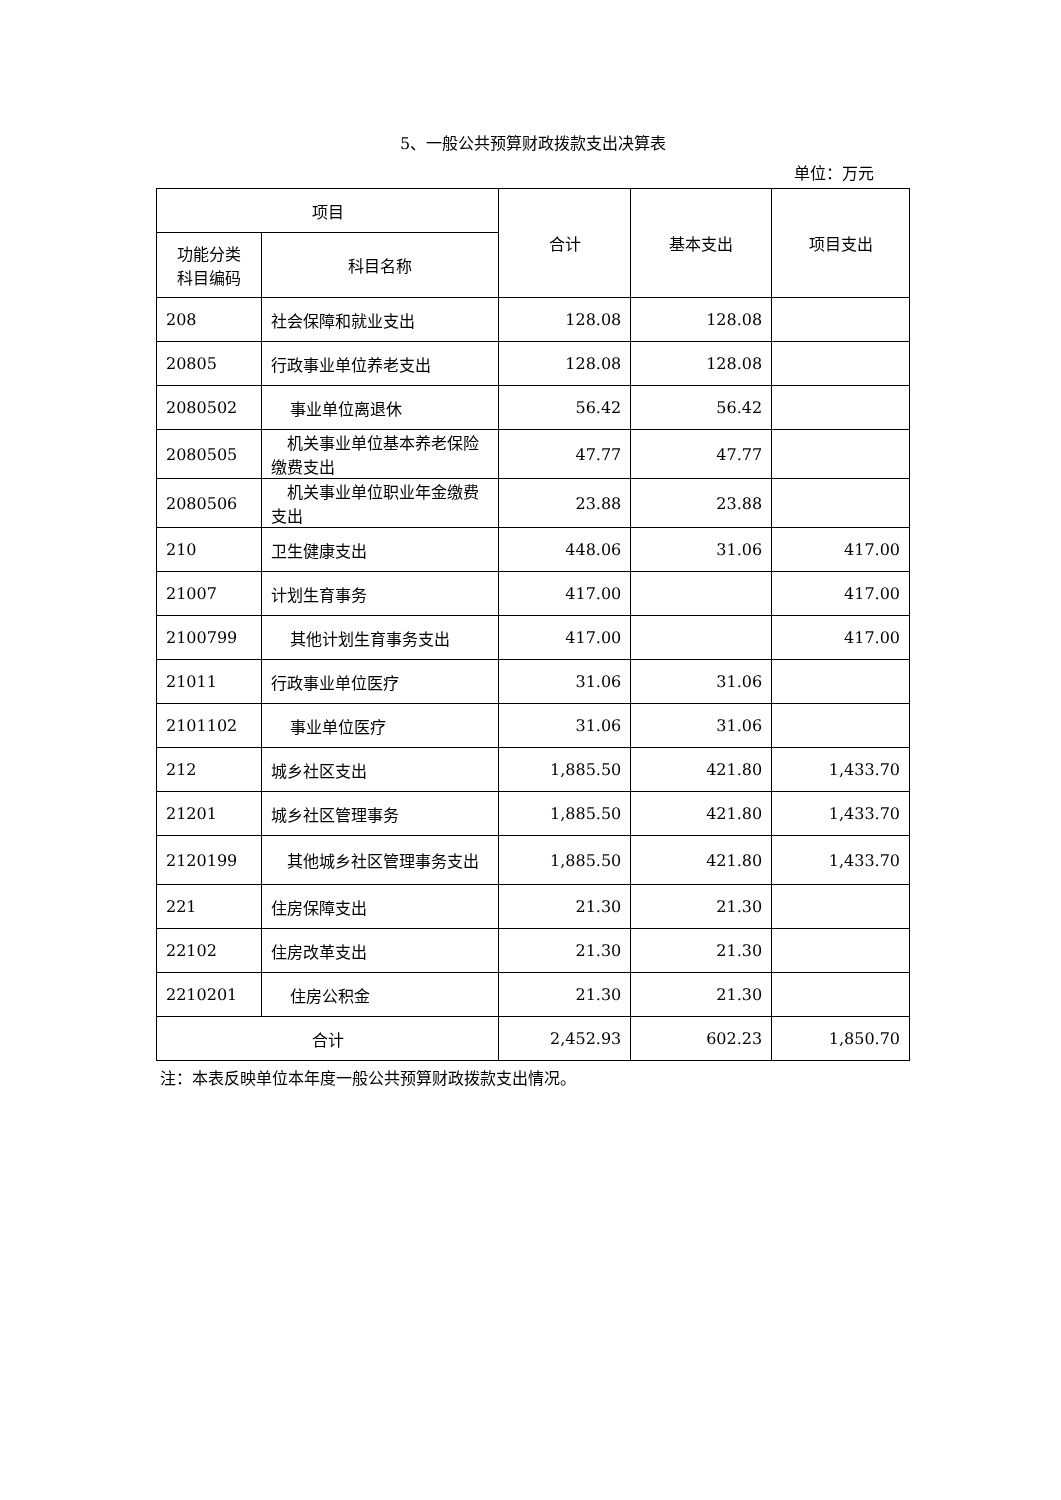5、一般公共预算财政拨款支出决算表
单位：万元
| 项目 | | 合计 | 基本支出 | 项目支出 |
| --- | --- | --- | --- | --- |
| 功能分类 科目编码 | 科目名称 | | | |
| 208 | 社会保障和就业支出 | 128.08 | 128.08 | |
| 20805 | 行政事业单位养老支出 | 128.08 | 128.08 | |
| 2080502 | 事业单位离退休 | 56.42 | 56.42 | |
| 2080505 | 机关事业单位基本养老保险缴费支出 | 47.77 | 47.77 | |
| 2080506 | 机关事业单位职业年金缴费支出 | 23.88 | 23.88 | |
| 210 | 卫生健康支出 | 448.06 | 31.06 | 417.00 |
| 21007 | 计划生育事务 | 417.00 | | 417.00 |
| 2100799 | 其他计划生育事务支出 | 417.00 | | 417.00 |
| 21011 | 行政事业单位医疗 | 31.06 | 31.06 | |
| 2101102 | 事业单位医疗 | 31.06 | 31.06 | |
| 212 | 城乡社区支出 | 1,885.50 | 421.80 | 1,433.70 |
| 21201 | 城乡社区管理事务 | 1,885.50 | 421.80 | 1,433.70 |
| 2120199 | 其他城乡社区管理事务支出 | 1,885.50 | 421.80 | 1,433.70 |
| 221 | 住房保障支出 | 21.30 | 21.30 | |
| 22102 | 住房改革支出 | 21.30 | 21.30 | |
| 2210201 | 住房公积金 | 21.30 | 21.30 | |
| 合计 | | 2,452.93 | 602.23 | 1,850.70 |
注：本表反映单位本年度一般公共预算财政拨款支出情况。